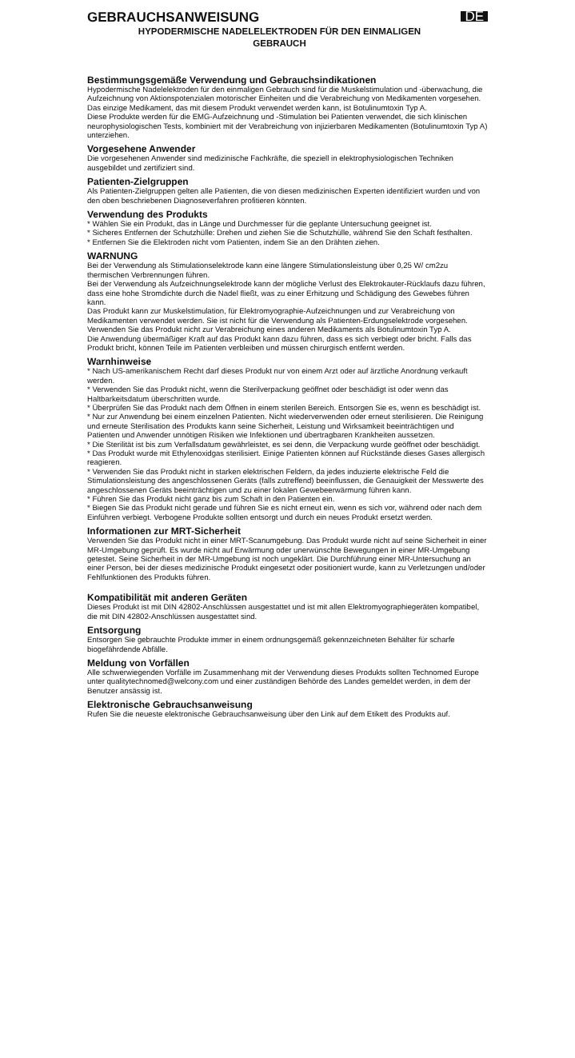GEBRAUCHSANWEISUNG
DE
HYPODERMISCHE NADELELEKTRODEN FÜR DEN EINMALIGEN GEBRAUCH
Bestimmungsgemäße Verwendung und Gebrauchsindikationen
Hypodermische Nadelelektroden für den einmaligen Gebrauch sind für die Muskelstimulation und -überwachung, die Aufzeichnung von Aktionspotenzialen motorischer Einheiten und die Verabreichung von Medikamenten vorgesehen. Das einzige Medikament, das mit diesem Produkt verwendet werden kann, ist Botulinumtoxin Typ A.
Diese Produkte werden für die EMG-Aufzeichnung und -Stimulation bei Patienten verwendet, die sich klinischen neurophysiologischen Tests, kombiniert mit der Verabreichung von injizierbaren Medikamenten (Botulinumtoxin Typ A) unterziehen.
Vorgesehene Anwender
Die vorgesehenen Anwender sind medizinische Fachkräfte, die speziell in elektrophysiologischen Techniken ausgebildet und zertifiziert sind.
Patienten-Zielgruppen
Als Patienten-Zielgruppen gelten alle Patienten, die von diesen medizinischen Experten identifiziert wurden und von den oben beschriebenen Diagnoseverfahren profitieren könnten.
Verwendung des Produkts
* Wählen Sie ein Produkt, das in Länge und Durchmesser für die geplante Untersuchung geeignet ist.
* Sicheres Entfernen der Schutzhülle: Drehen und ziehen Sie die Schutzhülle, während Sie den Schaft festhalten.
* Entfernen Sie die Elektroden nicht vom Patienten, indem Sie an den Drähten ziehen.
WARNUNG
Bei der Verwendung als Stimulationselektrode kann eine längere Stimulationsleistung über 0,25 W/ cm2zu thermischen Verbrennungen führen.
Bei der Verwendung als Aufzeichnungselektrode kann der mögliche Verlust des Elektrokauter-Rücklaufs dazu führen, dass eine hohe Stromdichte durch die Nadel fließt, was zu einer Erhitzung und Schädigung des Gewebes führen kann.
Das Produkt kann zur Muskelstimulation, für Elektromyographie-Aufzeichnungen und zur Verabreichung von Medikamenten verwendet werden. Sie ist nicht für die Verwendung als Patienten-Erdungselektrode vorgesehen.
Verwenden Sie das Produkt nicht zur Verabreichung eines anderen Medikaments als Botulinumtoxin Typ A.
Die Anwendung übermäßiger Kraft auf das Produkt kann dazu führen, dass es sich verbiegt oder bricht. Falls das Produkt bricht, können Teile im Patienten verbleiben und müssen chirurgisch entfernt werden.
Warnhinweise
* Nach US-amerikanischem Recht darf dieses Produkt nur von einem Arzt oder auf ärztliche Anordnung verkauft werden.
* Verwenden Sie das Produkt nicht, wenn die Sterilverpackung geöffnet oder beschädigt ist oder wenn das Haltbarkeitsdatum überschritten wurde.
* Überprüfen Sie das Produkt nach dem Öffnen in einem sterilen Bereich. Entsorgen Sie es, wenn es beschädigt ist.
* Nur zur Anwendung bei einem einzelnen Patienten. Nicht wiederverwenden oder erneut sterilisieren. Die Reinigung und erneute Sterilisation des Produkts kann seine Sicherheit, Leistung und Wirksamkeit beeinträchtigen und Patienten und Anwender unnötigen Risiken wie Infektionen und übertragbaren Krankheiten aussetzen.
* Die Sterilität ist bis zum Verfallsdatum gewährleistet, es sei denn, die Verpackung wurde geöffnet oder beschädigt.
* Das Produkt wurde mit Ethylenoxidgas sterilisiert. Einige Patienten können auf Rückstände dieses Gases allergisch reagieren.
* Verwenden Sie das Produkt nicht in starken elektrischen Feldern, da jedes induzierte elektrische Feld die Stimulationsleistung des angeschlossenen Geräts (falls zutreffend) beeinflussen, die Genauigkeit der Messwerte des angeschlossenen Geräts beeinträchtigen und zu einer lokalen Gewebeerwärmung führen kann.
* Führen Sie das Produkt nicht ganz bis zum Schaft in den Patienten ein.
* Biegen Sie das Produkt nicht gerade und führen Sie es nicht erneut ein, wenn es sich vor, während oder nach dem Einführen verbiegt. Verbogene Produkte sollten entsorgt und durch ein neues Produkt ersetzt werden.
Informationen zur MRT-Sicherheit
Verwenden Sie das Produkt nicht in einer MRT-Scanumgebung. Das Produkt wurde nicht auf seine Sicherheit in einer MR-Umgebung geprüft. Es wurde nicht auf Erwärmung oder unerwünschte Bewegungen in einer MR-Umgebung getestet. Seine Sicherheit in der MR-Umgebung ist noch ungeklärt. Die Durchführung einer MR-Untersuchung an einer Person, bei der dieses medizinische Produkt eingesetzt oder positioniert wurde, kann zu Verletzungen und/oder Fehlfunktionen des Produkts führen.
Kompatibilität mit anderen Geräten
Dieses Produkt ist mit DIN 42802-Anschlüssen ausgestattet und ist mit allen Elektromyographiegeräten kompatibel, die mit DIN 42802-Anschlüssen ausgestattet sind.
Entsorgung
Entsorgen Sie gebrauchte Produkte immer in einem ordnungsgemäß gekennzeichneten Behälter für scharfe biogefährdende Abfälle.
Meldung von Vorfällen
Alle schwerwiegenden Vorfälle im Zusammenhang mit der Verwendung dieses Produkts sollten Technomed Europe unter qualitytechnomed@welcony.com und einer zuständigen Behörde des Landes gemeldet werden, in dem der Benutzer ansässig ist.
Elektronische Gebrauchsanweisung
Rufen Sie die neueste elektronische Gebrauchsanweisung über den Link auf dem Etikett des Produkts auf.